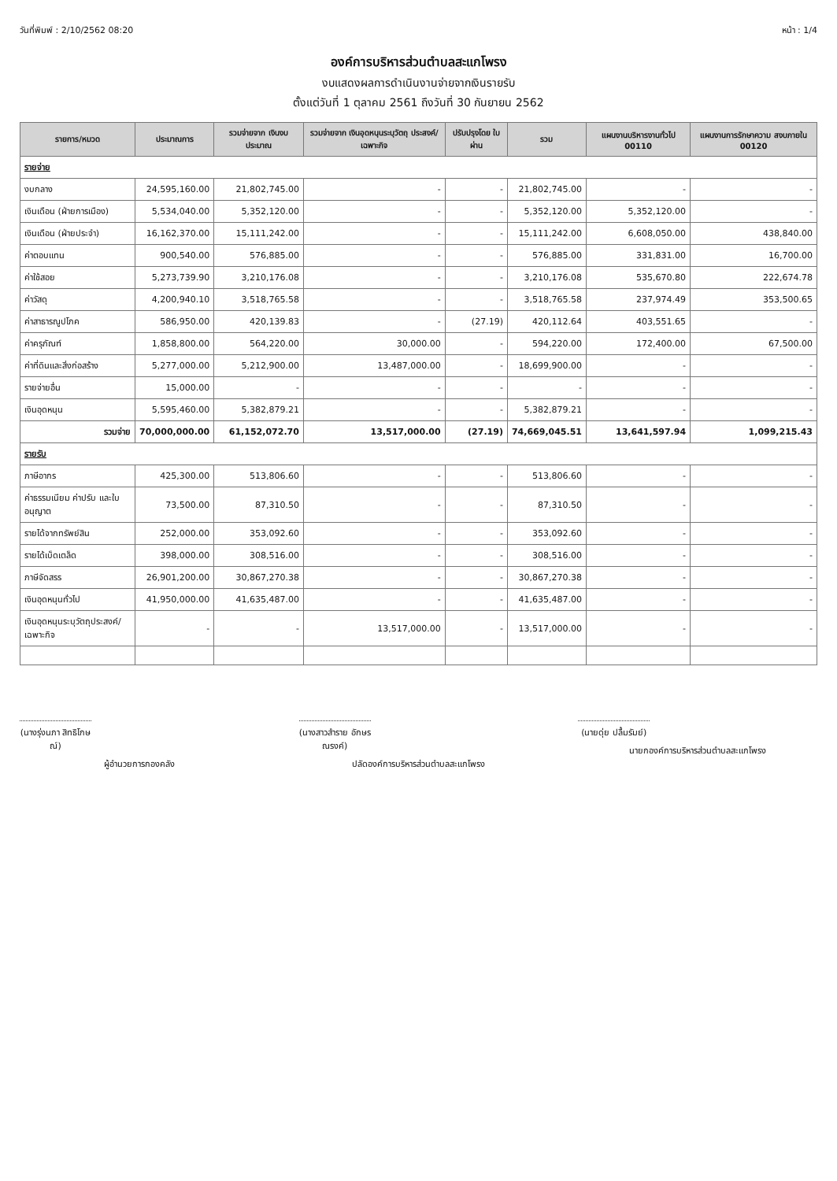วันที่พิมพ์ : 2/10/2562 08:20 หน้า : 1/4
องค์การบริหารส่วนตำบลสะแกโพรง
งบแสดงผลการดำเนินงานจ่ายจากเงินรายรับ
ตั้งแต่วันที่ 1 ตุลาคม 2561 ถึงวันที่ 30 กันยายน 2562
| รายการ/หมวด | ประมาณการ | รวมจ่ายจาก เงินงบประมาณ | รวมจ่ายจาก เงินอุดหนุนระบุวัตถุ ประสงค์/เฉพาะกิจ | ปรับปรุงโดย ใบผ่าน | รวม | แผนงานบริหารงานทั่วไป 00110 | แผนงานการรักษาความ สงบภายใน 00120 |
| --- | --- | --- | --- | --- | --- | --- | --- |
| รายจ่าย | | | | | | | |
| งบกลาง | 24,595,160.00 | 21,802,745.00 | - | - | 21,802,745.00 | - | - |
| เงินเดือน (ฝ่ายการเมือง) | 5,534,040.00 | 5,352,120.00 | - | - | 5,352,120.00 | 5,352,120.00 | - |
| เงินเดือน (ฝ่ายประจำ) | 16,162,370.00 | 15,111,242.00 | - | - | 15,111,242.00 | 6,608,050.00 | 438,840.00 |
| ค่าตอบแทน | 900,540.00 | 576,885.00 | - | - | 576,885.00 | 331,831.00 | 16,700.00 |
| ค่าใช้สอย | 5,273,739.90 | 3,210,176.08 | - | - | 3,210,176.08 | 535,670.80 | 222,674.78 |
| ค่าวัสดุ | 4,200,940.10 | 3,518,765.58 | - | - | 3,518,765.58 | 237,974.49 | 353,500.65 |
| ค่าสาธารณูปโภค | 586,950.00 | 420,139.83 | - | (27.19) | 420,112.64 | 403,551.65 | - |
| ค่าครุภัณฑ์ | 1,858,800.00 | 564,220.00 | 30,000.00 | - | 594,220.00 | 172,400.00 | 67,500.00 |
| ค่าที่ดินและสิ่งก่อสร้าง | 5,277,000.00 | 5,212,900.00 | 13,487,000.00 | - | 18,699,900.00 | - | - |
| รายจ่ายอื่น | 15,000.00 | - | - | - | - | - | - |
| เงินอุดหนุน | 5,595,460.00 | 5,382,879.21 | - | - | 5,382,879.21 | - | - |
| รวมจ่าย | 70,000,000.00 | 61,152,072.70 | 13,517,000.00 | (27.19) | 74,669,045.51 | 13,641,597.94 | 1,099,215.43 |
| รายรับ | | | | | | | |
| ภาษีอากร | 425,300.00 | 513,806.60 | - | - | 513,806.60 | - | - |
| ค่าธรรมเนียม ค่าปรับ และใบอนุญาต | 73,500.00 | 87,310.50 | - | - | 87,310.50 | - | - |
| รายได้จากทรัพย์สิน | 252,000.00 | 353,092.60 | - | - | 353,092.60 | - | - |
| รายได้เบ็ดเตล็ด | 398,000.00 | 308,516.00 | - | - | 308,516.00 | - | - |
| ภาษีจัดสรร | 26,901,200.00 | 30,867,270.38 | - | - | 30,867,270.38 | - | - |
| เงินอุดหนุนทั่วไป | 41,950,000.00 | 41,635,487.00 | - | - | 41,635,487.00 | - | - |
| เงินอุดหนุนระบุวัตถุประสงค์/เฉพาะกิจ | - | - | 13,517,000.00 | - | 13,517,000.00 | - | - |
(นางรุ่งนภา สิทธิโกษณ์)
ผู้อำนวยการกองคลัง
(นางสาวสำราย อักษรณรงค์)
ปลัดองค์การบริหารส่วนตำบลสะแกโพรง
(นายดุ่ย ปลื้มรัมย์)
นายกองค์การบริหารส่วนตำบลสะแกโพรง